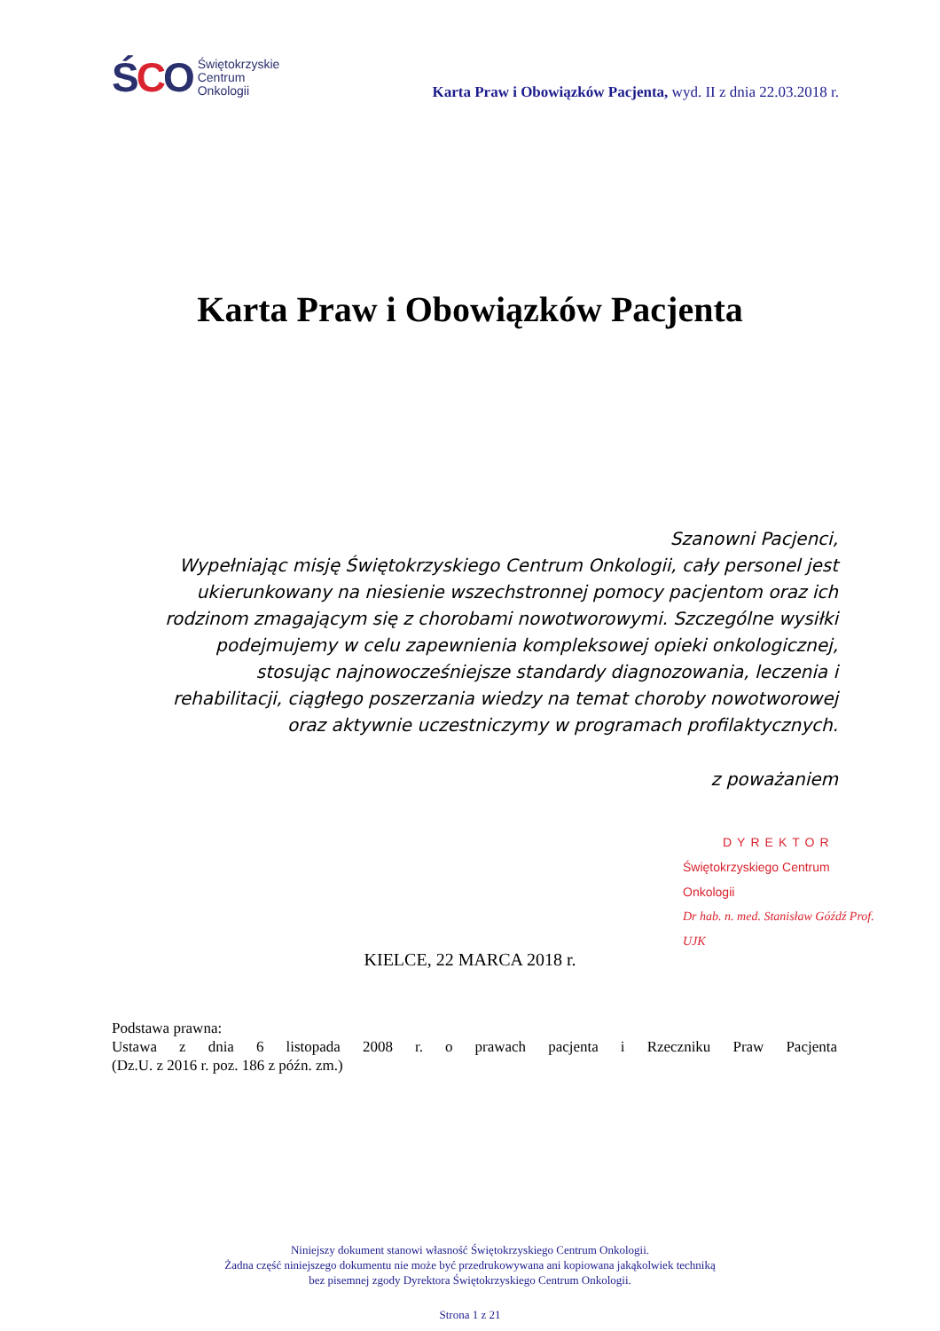ŚCO
Świętokrzyskie
Centrum
Onkologii
Karta Praw i Obowiązków Pacjenta, wyd. II z dnia 22.03.2018 r.
Karta Praw i Obowiązków Pacjenta
Szanowni Pacjenci,
Wypełniając misję Świętokrzyskiego Centrum Onkologii, cały personel jest ukierunkowany na niesienie wszechstronnej pomocy pacjentom oraz ich rodzinom zmagającym się z chorobami nowotworowymi. Szczególne wysiłki podejmujemy w celu zapewnienia kompleksowej opieki onkologicznej, stosując najnowocześniejsze standardy diagnozowania, leczenia i rehabilitacji, ciągłego poszerzania wiedzy na temat choroby nowotworowej oraz aktywnie uczestniczymy w programach profilaktycznych.
z poważaniem
DYREKTOR
Świętokrzyskiego Centrum Onkologii
Dr hab. n. med. Stanisław Góźdź Prof. UJK
KIELCE, 22 MARCA 2018 r.
Podstawa prawna:
Ustawa z dnia 6 listopada 2008 r. o prawach pacjenta i Rzeczniku Praw Pacjenta
(Dz.U. z 2016 r. poz. 186 z późn. zm.)
Niniejszy dokument stanowi własność Świętokrzyskiego Centrum Onkologii.
Żadna część niniejszego dokumentu nie może być przedrukowywana ani kopiowana jakąkolwiek techniką
bez pisemnej zgody Dyrektora Świętokrzyskiego Centrum Onkologii.
Strona 1 z 21